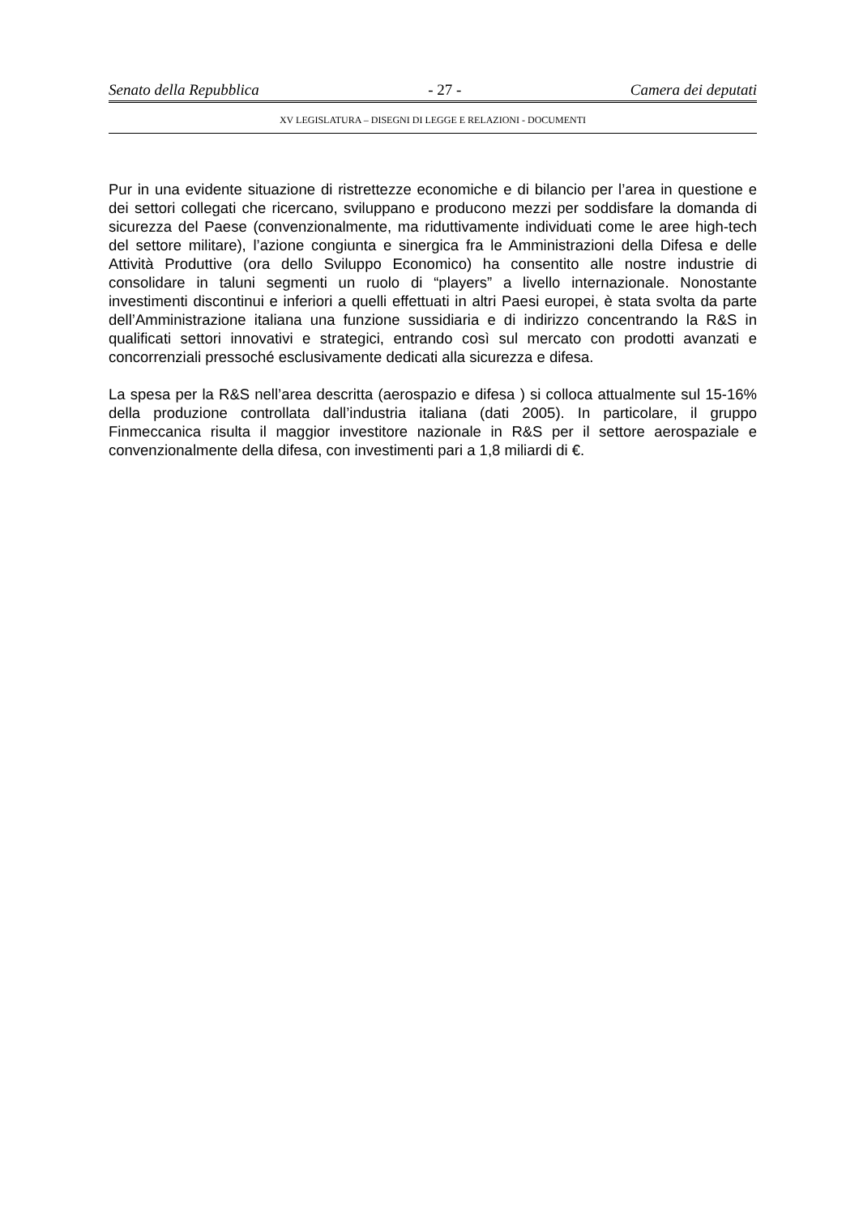Senato della Repubblica - 27 - Camera dei deputati
XV LEGISLATURA – DISEGNI DI LEGGE E RELAZIONI - DOCUMENTI
Pur in una evidente situazione di ristrettezze economiche e di bilancio per l’area in questione e dei settori collegati che ricercano, sviluppano e producono mezzi per soddisfare la domanda di sicurezza del Paese (convenzionalmente, ma riduttivamente individuati come le aree high-tech del settore militare), l’azione congiunta e sinergica fra le Amministrazioni della Difesa e delle Attività Produttive (ora dello Sviluppo Economico) ha consentito alle nostre industrie di consolidare in taluni segmenti un ruolo di “players” a livello internazionale. Nonostante investimenti discontinui e inferiori a quelli effettuati in altri Paesi europei, è stata svolta da parte dell’Amministrazione italiana una funzione sussidiaria e di indirizzo concentrando la R&S in qualificati settori innovativi e strategici, entrando così sul mercato con prodotti avanzati e concorrenziali pressoché esclusivamente dedicati alla sicurezza e difesa.
La spesa per la R&S nell’area descritta (aerospazio e difesa ) si colloca attualmente sul 15-16% della produzione controllata dall’industria italiana (dati 2005). In particolare, il gruppo Finmeccanica risulta il maggior investitore nazionale in R&S per il settore aerospaziale e convenzionalmente della difesa, con investimenti pari a 1,8 miliardi di €.